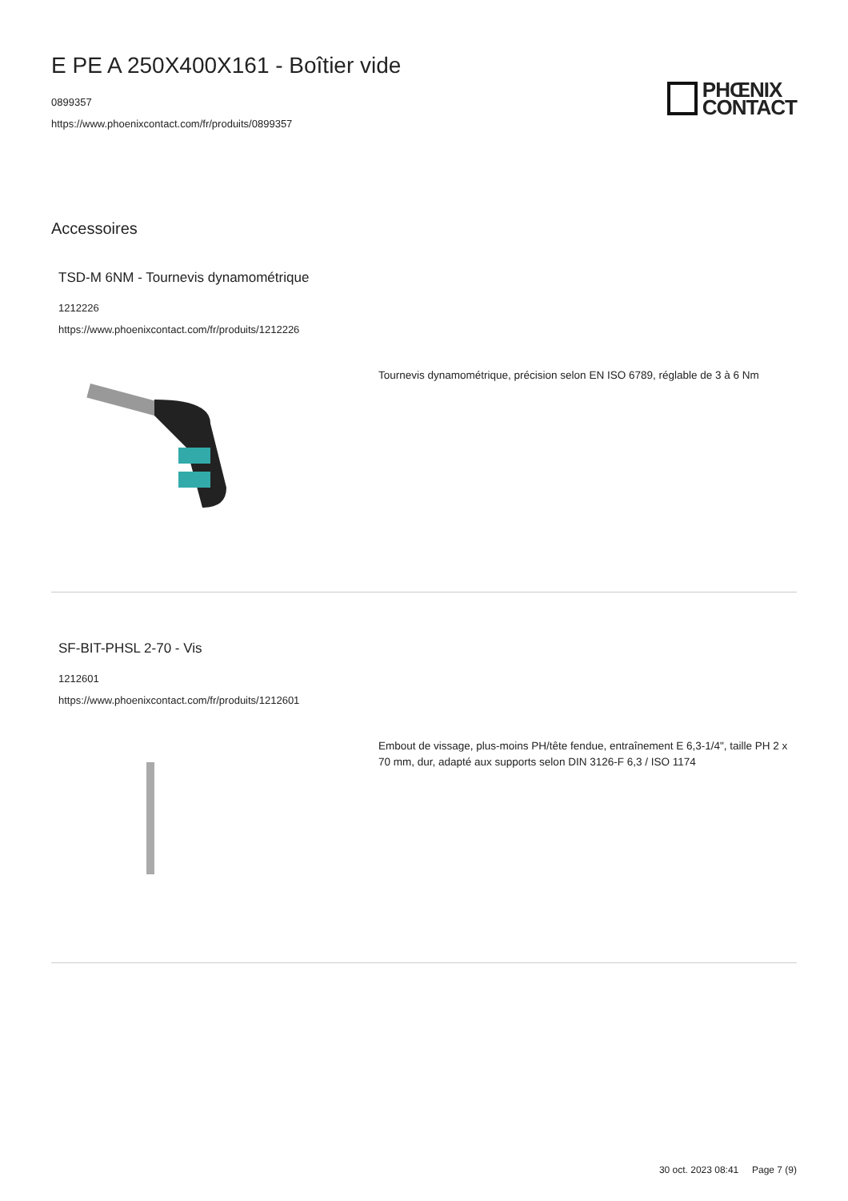E PE A 250X400X161 - Boîtier vide
0899357
https://www.phoenixcontact.com/fr/produits/0899357
PHŒNIX
CONTACT
Accessoires
TSD-M 6NM - Tournevis dynamométrique
1212226
https://www.phoenixcontact.com/fr/produits/1212226
Tournevis dynamométrique, précision selon EN ISO 6789, réglable de 3 à 6 Nm
SF-BIT-PHSL 2-70 - Vis
1212601
https://www.phoenixcontact.com/fr/produits/1212601
Embout de vissage, plus-moins PH/tête fendue, entraînement E 6,3-1/4", taille PH 2 x 70 mm, dur, adapté aux supports selon DIN 3126-F 6,3 / ISO 1174
30 oct. 2023 08:41 Page 7 (9)